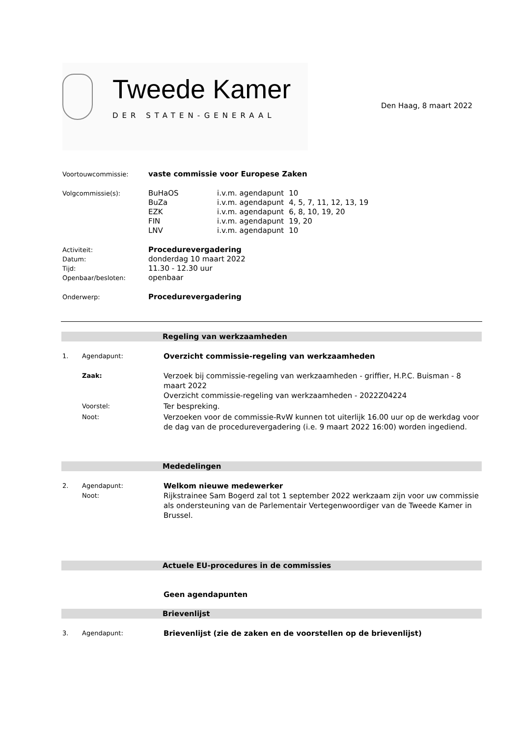Tweede Kamer
DER STATEN-GENERAAL
Den Haag, 8 maart 2022
Voortouwcommissie:
vaste commissie voor Europese Zaken
Volgcommissie(s):
| BuHaOS | i.v.m. agendapunt | 10 |
| BuZa | i.v.m. agendapunt | 4, 5, 7, 11, 12, 13, 19 |
| EZK | i.v.m. agendapunt | 6, 8, 10, 19, 20 |
| FIN | i.v.m. agendapunt | 19, 20 |
| LNV | i.v.m. agendapunt | 10 |
Activiteit:
Procedurevergadering
Datum:
donderdag 10 maart 2022
Tijd:
11.30 - 12.30 uur
Openbaar/besloten:
openbaar
Onderwerp:
Procedurevergadering
Regeling van werkzaamheden
1. Agendapunt:
Overzicht commissie-regeling van werkzaamheden
Zaak:
Verzoek bij commissie-regeling van werkzaamheden - griffier, H.P.C. Buisman - 8 maart 2022
Overzicht commissie-regeling van werkzaamheden - 2022Z04224
Voorstel:
Ter bespreking.
Noot:
Verzoeken voor de commissie-RvW kunnen tot uiterlijk 16.00 uur op de werkdag voor de dag van de procedurevergadering (i.e. 9 maart 2022 16:00) worden ingediend.
Mededelingen
2. Agendapunt:
Welkom nieuwe medewerker
Noot:
Rijkstrainee Sam Bogerd zal tot 1 september 2022 werkzaam zijn voor uw commissie als ondersteuning van de Parlementair Vertegenwoordiger van de Tweede Kamer in Brussel.
Actuele EU-procedures in de commissies
Geen agendapunten
Brievenlijst
3. Agendapunt:
Brievenlijst (zie de zaken en de voorstellen op de brievenlijst)